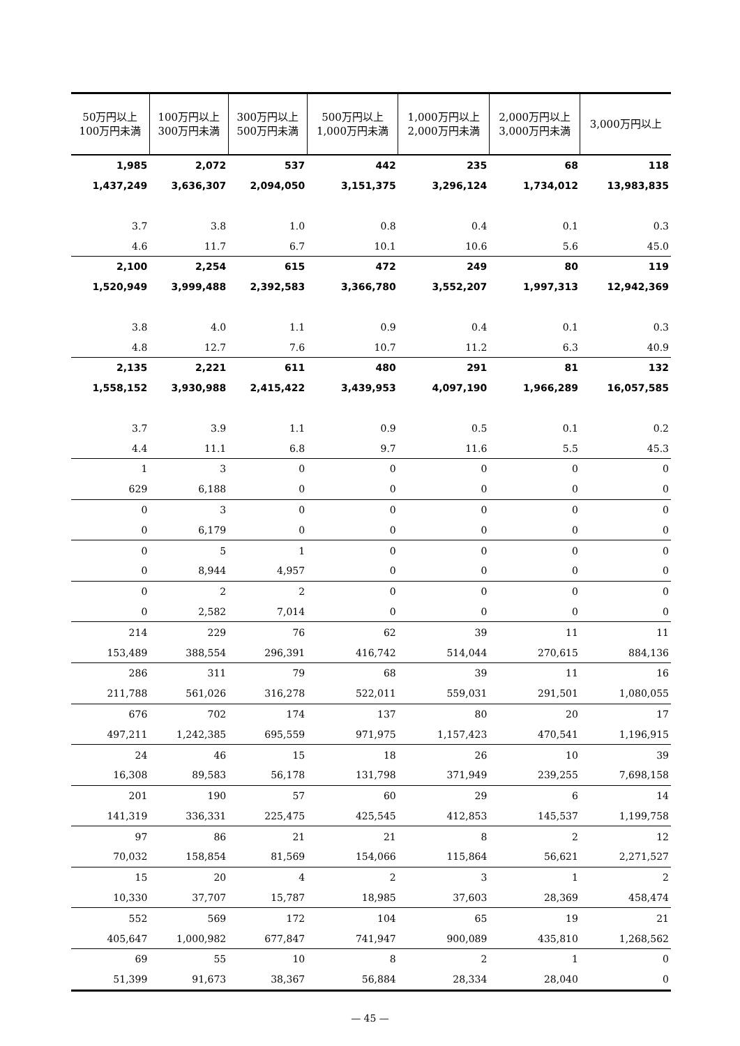| 50万円以上 100万円未満 | 100万円以上 300万円未満 | 300万円以上 500万円未満 | 500万円以上 1,000万円未満 | 1,000万円以上 2,000万円未満 | 2,000万円以上 3,000万円未満 | 3,000万円以上 |
| --- | --- | --- | --- | --- | --- | --- |
| 1,985 | 2,072 | 537 | 442 | 235 | 68 | 118 |
| 1,437,249 | 3,636,307 | 2,094,050 | 3,151,375 | 3,296,124 | 1,734,012 | 13,983,835 |
| 3.7 | 3.8 | 1.0 | 0.8 | 0.4 | 0.1 | 0.3 |
| 4.6 | 11.7 | 6.7 | 10.1 | 10.6 | 5.6 | 45.0 |
| 2,100 | 2,254 | 615 | 472 | 249 | 80 | 119 |
| 1,520,949 | 3,999,488 | 2,392,583 | 3,366,780 | 3,552,207 | 1,997,313 | 12,942,369 |
| 3.8 | 4.0 | 1.1 | 0.9 | 0.4 | 0.1 | 0.3 |
| 4.8 | 12.7 | 7.6 | 10.7 | 11.2 | 6.3 | 40.9 |
| 2,135 | 2,221 | 611 | 480 | 291 | 81 | 132 |
| 1,558,152 | 3,930,988 | 2,415,422 | 3,439,953 | 4,097,190 | 1,966,289 | 16,057,585 |
| 3.7 | 3.9 | 1.1 | 0.9 | 0.5 | 0.1 | 0.2 |
| 4.4 | 11.1 | 6.8 | 9.7 | 11.6 | 5.5 | 45.3 |
| 1 | 3 | 0 | 0 | 0 | 0 | 0 |
| 629 | 6,188 | 0 | 0 | 0 | 0 | 0 |
| 0 | 3 | 0 | 0 | 0 | 0 | 0 |
| 0 | 6,179 | 0 | 0 | 0 | 0 | 0 |
| 0 | 5 | 1 | 0 | 0 | 0 | 0 |
| 0 | 8,944 | 4,957 | 0 | 0 | 0 | 0 |
| 0 | 2 | 2 | 0 | 0 | 0 | 0 |
| 0 | 2,582 | 7,014 | 0 | 0 | 0 | 0 |
| 214 | 229 | 76 | 62 | 39 | 11 | 11 |
| 153,489 | 388,554 | 296,391 | 416,742 | 514,044 | 270,615 | 884,136 |
| 286 | 311 | 79 | 68 | 39 | 11 | 16 |
| 211,788 | 561,026 | 316,278 | 522,011 | 559,031 | 291,501 | 1,080,055 |
| 676 | 702 | 174 | 137 | 80 | 20 | 17 |
| 497,211 | 1,242,385 | 695,559 | 971,975 | 1,157,423 | 470,541 | 1,196,915 |
| 24 | 46 | 15 | 18 | 26 | 10 | 39 |
| 16,308 | 89,583 | 56,178 | 131,798 | 371,949 | 239,255 | 7,698,158 |
| 201 | 190 | 57 | 60 | 29 | 6 | 14 |
| 141,319 | 336,331 | 225,475 | 425,545 | 412,853 | 145,537 | 1,199,758 |
| 97 | 86 | 21 | 21 | 8 | 2 | 12 |
| 70,032 | 158,854 | 81,569 | 154,066 | 115,864 | 56,621 | 2,271,527 |
| 15 | 20 | 4 | 2 | 3 | 1 | 2 |
| 10,330 | 37,707 | 15,787 | 18,985 | 37,603 | 28,369 | 458,474 |
| 552 | 569 | 172 | 104 | 65 | 19 | 21 |
| 405,647 | 1,000,982 | 677,847 | 741,947 | 900,089 | 435,810 | 1,268,562 |
| 69 | 55 | 10 | 8 | 2 | 1 | 0 |
| 51,399 | 91,673 | 38,367 | 56,884 | 28,334 | 28,040 | 0 |
— 45 —